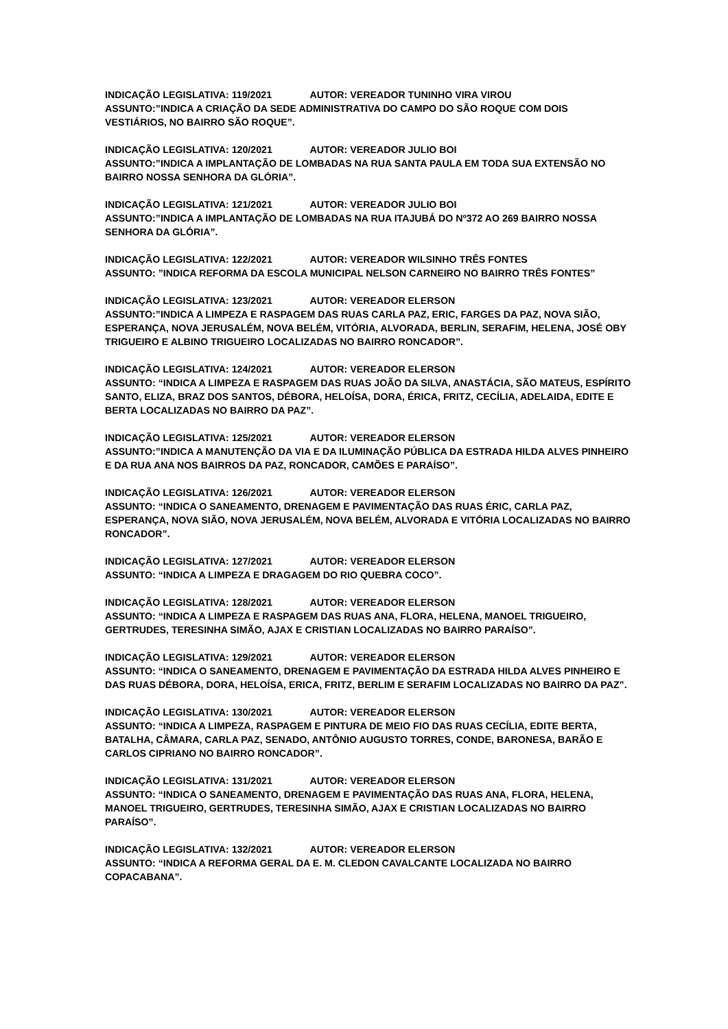INDICAÇÃO LEGISLATIVA: 119/2021 AUTOR: VEREADOR TUNINHO VIRA VIROU
ASSUNTO:”INDICA A CRIAÇÃO DA SEDE ADMINISTRATIVA DO CAMPO DO SÃO ROQUE COM DOIS VESTIÁRIOS, NO BAIRRO SÃO ROQUE”.
INDICAÇÃO LEGISLATIVA: 120/2021 AUTOR: VEREADOR JULIO BOI
ASSUNTO:”INDICA A IMPLANTAÇÃO DE LOMBADAS NA RUA SANTA PAULA EM TODA SUA EXTENSÃO NO BAIRRO NOSSA SENHORA DA GLÓRIA”.
INDICAÇÃO LEGISLATIVA: 121/2021 AUTOR: VEREADOR JULIO BOI
ASSUNTO:”INDICA A IMPLANTAÇÃO DE LOMBADAS NA RUA ITAJUBÁ DO Nº372 AO 269 BAIRRO NOSSA SENHORA DA GLÓRIA”.
INDICAÇÃO LEGISLATIVA: 122/2021 AUTOR: VEREADOR WILSINHO TRÊS FONTES
ASSUNTO: ”INDICA REFORMA DA ESCOLA MUNICIPAL NELSON CARNEIRO NO BAIRRO TRÊS FONTES”
INDICAÇÃO LEGISLATIVA: 123/2021 AUTOR: VEREADOR ELERSON
ASSUNTO:”INDICA A LIMPEZA E RASPAGEM DAS RUAS CARLA PAZ, ERIC, FARGES DA PAZ, NOVA SIÃO, ESPERANÇA, NOVA JERUSALÉM, NOVA BELÉM, VITÓRIA, ALVORADA, BERLIN, SERAFIM, HELENA, JOSÉ OBY TRIGUEIRO E ALBINO TRIGUEIRO LOCALIZADAS NO BAIRRO RONCADOR”.
INDICAÇÃO LEGISLATIVA: 124/2021 AUTOR: VEREADOR ELERSON
ASSUNTO: “INDICA A LIMPEZA E RASPAGEM DAS RUAS JOÃO DA SILVA, ANASTÁCIA, SÃO MATEUS, ESPÍRITO SANTO, ELIZA, BRAZ DOS SANTOS, DÉBORA, HELOÍSA, DORA, ÉRICA, FRITZ, CECÍLIA, ADELAIDA, EDITE E BERTA LOCALIZADAS NO BAIRRO DA PAZ”.
INDICAÇÃO LEGISLATIVA: 125/2021 AUTOR: VEREADOR ELERSON
ASSUNTO:”INDICA A MANUTENÇÃO DA VIA E DA ILUMINAÇÃO PÚBLICA DA ESTRADA HILDA ALVES PINHEIRO E DA RUA ANA NOS BAIRROS DA PAZ, RONCADOR, CAMÕES E PARAÍSO”.
INDICAÇÃO LEGISLATIVA: 126/2021 AUTOR: VEREADOR ELERSON
ASSUNTO: “INDICA O SANEAMENTO, DRENAGEM E PAVIMENTAÇÃO DAS RUAS ÉRIC, CARLA PAZ, ESPERANÇA, NOVA SIÃO, NOVA JERUSALÉM, NOVA BELÉM, ALVORADA E VITÓRIA LOCALIZADAS NO BAIRRO RONCADOR”.
INDICAÇÃO LEGISLATIVA: 127/2021 AUTOR: VEREADOR ELERSON
ASSUNTO: “INDICA A LIMPEZA E DRAGAGEM DO RIO QUEBRA COCO”.
INDICAÇÃO LEGISLATIVA: 128/2021 AUTOR: VEREADOR ELERSON
ASSUNTO: “INDICA A LIMPEZA E RASPAGEM DAS RUAS ANA, FLORA, HELENA, MANOEL TRIGUEIRO, GERTRUDES, TERESINHA SIMÃO, AJAX E CRISTIAN LOCALIZADAS NO BAIRRO PARAÍSO”.
INDICAÇÃO LEGISLATIVA: 129/2021 AUTOR: VEREADOR ELERSON
ASSUNTO: “INDICA O SANEAMENTO, DRENAGEM E PAVIMENTAÇÃO DA ESTRADA HILDA ALVES PINHEIRO E DAS RUAS DÉBORA, DORA, HELOÍSA, ERICA, FRITZ, BERLIM E SERAFIM LOCALIZADAS NO BAIRRO DA PAZ”.
INDICAÇÃO LEGISLATIVA: 130/2021 AUTOR: VEREADOR ELERSON
ASSUNTO: “INDICA A LIMPEZA, RASPAGEM E PINTURA DE MEIO FIO DAS RUAS CECÍLIA, EDITE BERTA, BATALHA, CÂMARA, CARLA PAZ, SENADO, ANTÔNIO AUGUSTO TORRES, CONDE, BARONESA, BARÃO E CARLOS CIPRIANO NO BAIRRO RONCADOR”.
INDICAÇÃO LEGISLATIVA: 131/2021 AUTOR: VEREADOR ELERSON
ASSUNTO: “INDICA O SANEAMENTO, DRENAGEM E PAVIMENTAÇÃO DAS RUAS ANA, FLORA, HELENA, MANOEL TRIGUEIRO, GERTRUDES, TERESINHA SIMÃO, AJAX E CRISTIAN LOCALIZADAS NO BAIRRO PARAÍSO”.
INDICAÇÃO LEGISLATIVA: 132/2021 AUTOR: VEREADOR ELERSON
ASSUNTO: “INDICA A REFORMA GERAL DA E. M. CLEDON CAVALCANTE LOCALIZADA NO BAIRRO COPACABANA”.